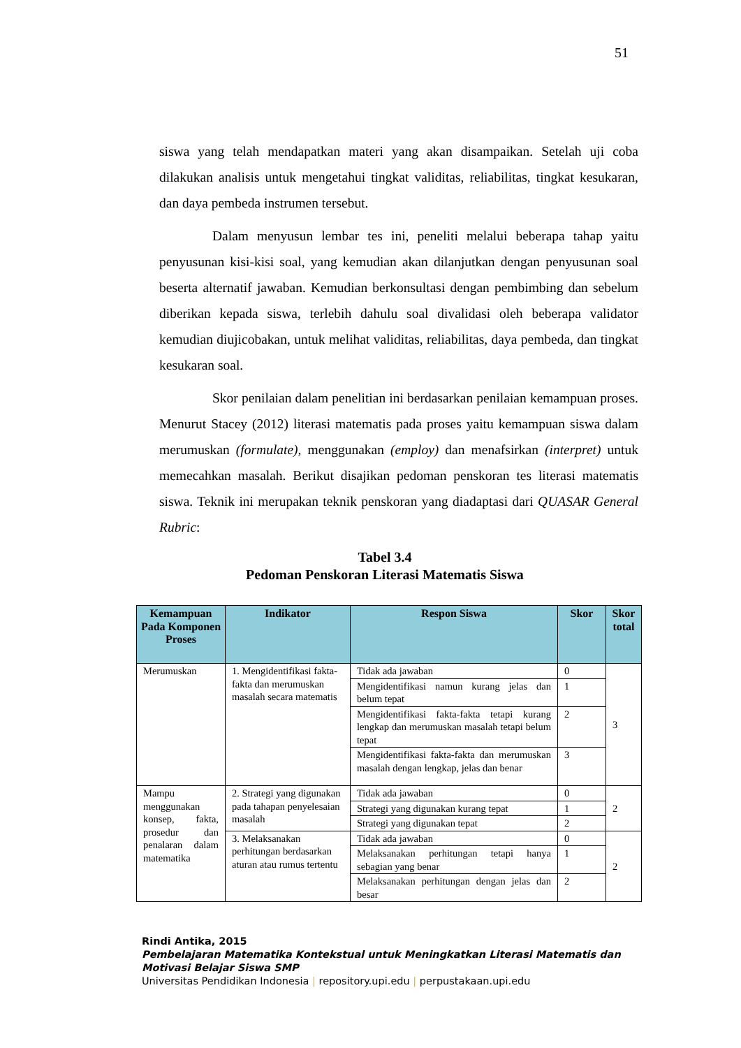51
siswa yang telah mendapatkan materi yang akan disampaikan. Setelah uji coba dilakukan analisis untuk mengetahui tingkat validitas, reliabilitas, tingkat kesukaran, dan daya pembeda instrumen tersebut.
Dalam menyusun lembar tes ini, peneliti melalui beberapa tahap yaitu penyusunan kisi-kisi soal, yang kemudian akan dilanjutkan dengan penyusunan soal beserta alternatif jawaban. Kemudian berkonsultasi dengan pembimbing dan sebelum diberikan kepada siswa, terlebih dahulu soal divalidasi oleh beberapa validator kemudian diujicobakan, untuk melihat validitas, reliabilitas, daya pembeda, dan tingkat kesukaran soal.
Skor penilaian dalam penelitian ini berdasarkan penilaian kemampuan proses. Menurut Stacey (2012) literasi matematis pada proses yaitu kemampuan siswa dalam merumuskan (formulate), menggunakan (employ) dan menafsirkan (interpret) untuk memecahkan masalah. Berikut disajikan pedoman penskoran tes literasi matematis siswa. Teknik ini merupakan teknik penskoran yang diadaptasi dari QUASAR General Rubric:
Tabel 3.4
Pedoman Penskoran Literasi Matematis Siswa
| Kemampuan Pada Komponen Proses | Indikator | Respon Siswa | Skor | Skor total |
| --- | --- | --- | --- | --- |
| Merumuskan | 1. Mengidentifikasi fakta-fakta dan merumuskan masalah secara matematis | Tidak ada jawaban | 0 | 3 |
| | | Mengidentifikasi namun kurang jelas dan belum tepat | 1 | |
| | | Mengidentifikasi fakta-fakta tetapi kurang lengkap dan merumuskan masalah tetapi belum tepat | 2 | |
| | | Mengidentifikasi fakta-fakta dan merumuskan masalah dengan lengkap, jelas dan benar | 3 | |
| Mampu menggunakan konsep, fakta, prosedur dan penalaran dalam matematika | 2. Strategi yang digunakan pada tahapan penyelesaian masalah | Tidak ada jawaban | 0 | 2 |
| | | Strategi yang digunakan kurang tepat | 1 | |
| | | Strategi yang digunakan tepat | 2 | |
| | 3. Melaksanakan perhitungan berdasarkan aturan atau rumus tertentu | Tidak ada jawaban | 0 | 2 |
| | | Melaksanakan perhitungan tetapi hanya sebagian yang benar | 1 | |
| | | Melaksanakan perhitungan dengan jelas dan besar | 2 | |
Rindi Antika, 2015
Pembelajaran Matematika Kontekstual untuk Meningkatkan Literasi Matematis dan
Motivasi Belajar Siswa SMP
Universitas Pendidikan Indonesia | repository.upi.edu | perpustakaan.upi.edu